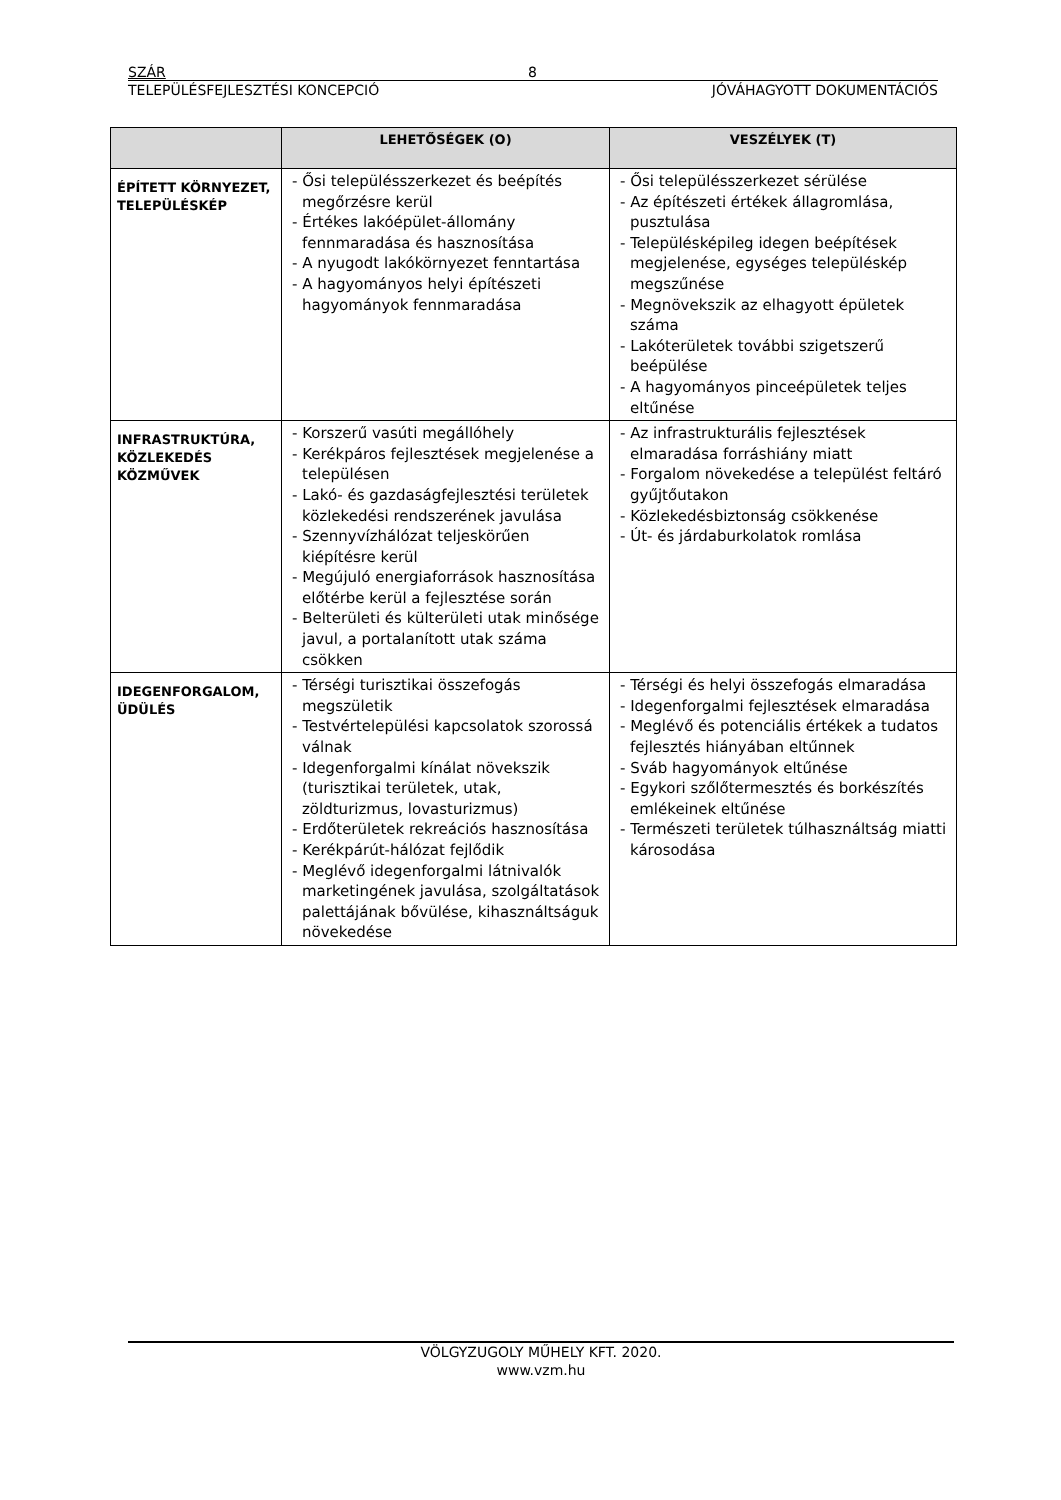SZÁR 8
TELEPÜLÉSFEJLESZTÉSI KONCEPCIÓ JÓVÁHAGYOTT DOKUMENTÁCIÓS
| | LEHETŐSÉGEK (O) | VESZÉLYEK (T) |
| --- | --- | --- |
| ÉPÍTETT KÖRNYEZET, TELEPÜLÉSKÉP | - Ősi településszerkezet és beépítés megőrzésre kerül - Értékes lakóépület-állomány fennmaradása és hasznosítása - A nyugodt lakókörnyezet fenntartása - A hagyományos helyi építészeti hagyományok fennmaradása | - Ősi településszerkezet sérülése - Az építészeti értékek állagromlása, pusztulása - Településképileg idegen beépítések megjelenése, egységes településkép megszűnése - Megnövekszik az elhagyott épületek száma - Lakóterületek további szigetszerű beépülése - A hagyományos pinceépületek teljes eltűnése |
| INFRASTRUKTÚRA, KÖZLEKEDÉS KÖZMŰVEK | - Korszerű vasúti megállóhely - Kerékpáros fejlesztések megjelenése a településen - Lakó- és gazdaságfejlesztési területek közlekedési rendszerének javulása - Szennyvízhálózat teljeskörűen kiépítésre kerül - Megújuló energiaforrások hasznosítása előtérbe kerül a fejlesztése során - Belterületi és külterületi utak minősége javul, a portalanított utak száma csökken | - Az infrastrukturális fejlesztések elmaradása forráshiány miatt - Forgalom növekedése a települést feltáró gyűjtőutakon - Közlekedésbiztonság csökkenése - Út- és járdaburkolatok romlása |
| IDEGENFORGALOM, ÜDÜLÉS | - Térségi turisztikai összefogás megszületik - Testvértelepülési kapcsolatok szorossá válnak - Idegenforgalmi kínálat növekszik (turisztikai területek, utak, zöldturizmus, lovasturizmus) - Erdőterületek rekreációs hasznosítása - Kerékpárút-hálózat fejlődik - Meglévő idegenforgalmi látnivalók marketingének javulása, szolgáltatások palettájának bővülése, kihasználtságuk növekedése | - Térségi és helyi összefogás elmaradása - Idegenforgalmi fejlesztések elmaradása - Meglévő és potenciális értékek a tudatos fejlesztés hiányában eltűnnek - Sváb hagyományok eltűnése - Egykori szőlőtermesztés és borkészítés emlékeinek eltűnése - Természeti területek túlhasználtság miatti károsodása |
VÖLGYZUGOLY MŰHELY KFT. 2020.
www.vzm.hu